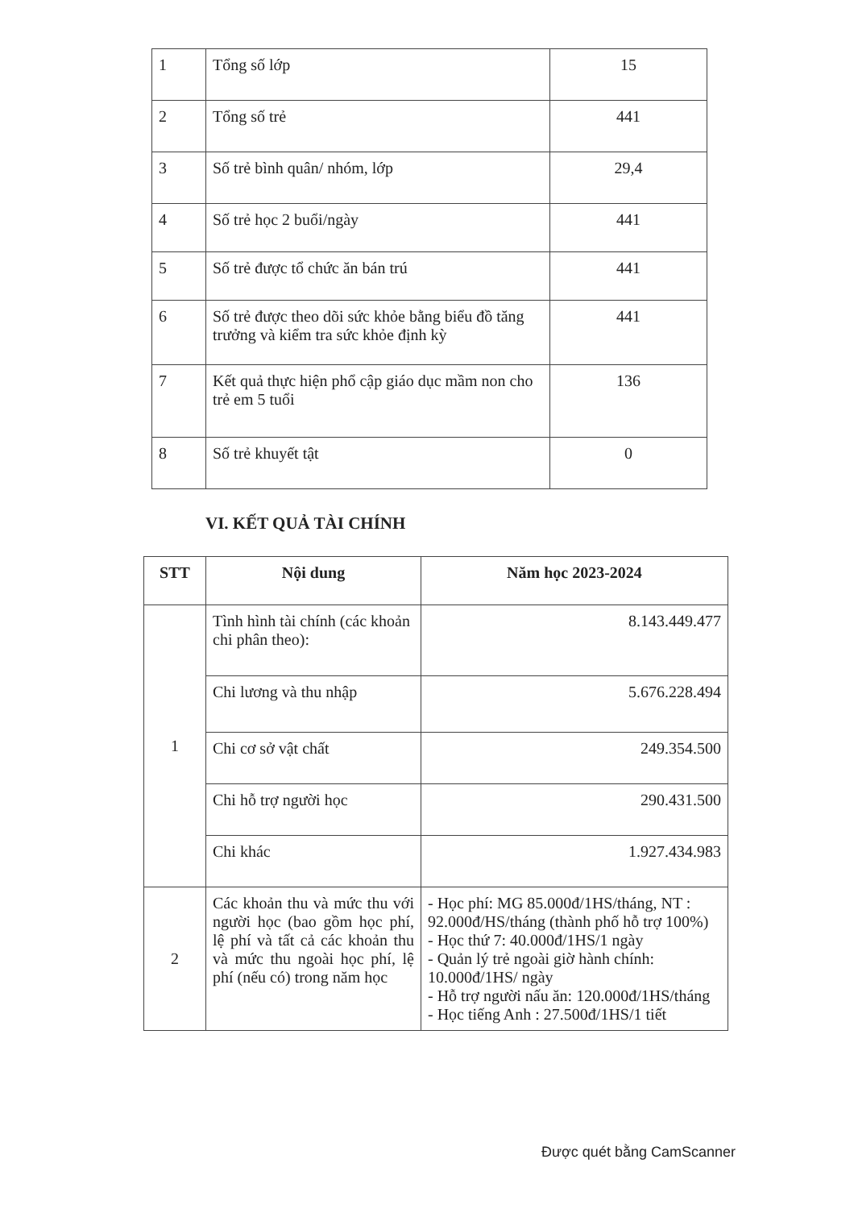| 1 | Tổng số lớp | 15 |
| 2 | Tổng số trẻ | 441 |
| 3 | Số trẻ bình quân/ nhóm, lớp | 29,4 |
| 4 | Số trẻ học 2 buổi/ngày | 441 |
| 5 | Số trẻ được tổ chức ăn bán trú | 441 |
| 6 | Số trẻ được theo dõi sức khỏe bằng biểu đồ tăng trưởng và kiểm tra sức khỏe định kỳ | 441 |
| 7 | Kết quả thực hiện phổ cập giáo dục mầm non cho trẻ em 5 tuổi | 136 |
| 8 | Số trẻ khuyết tật | 0 |
VI. KẾT QUẢ TÀI CHÍNH
| STT | Nội dung | Năm học 2023-2024 |
| --- | --- | --- |
| 1 | Tình hình tài chính (các khoản chi phân theo): | 8.143.449.477 |
| | Chi lương và thu nhập | 5.676.228.494 |
| | Chi cơ sở vật chất | 249.354.500 |
| | Chi hỗ trợ người học | 290.431.500 |
| | Chi khác | 1.927.434.983 |
| 2 | Các khoản thu và mức thu với người học (bao gồm học phí, lệ phí và tất cả các khoản thu và mức thu ngoài học phí, lệ phí (nếu có) trong năm học | - Học phí: MG 85.000đ/1HS/tháng, NT : 92.000đ/HS/tháng (thành phố hỗ trợ 100%) - Học thứ 7: 40.000đ/1HS/1 ngày - Quản lý trẻ ngoài giờ hành chính: 10.000đ/1HS/ ngày - Hỗ trợ người nấu ăn: 120.000đ/1HS/tháng - Học tiếng Anh : 27.500đ/1HS/1 tiết |
Được quét bằng CamScanner